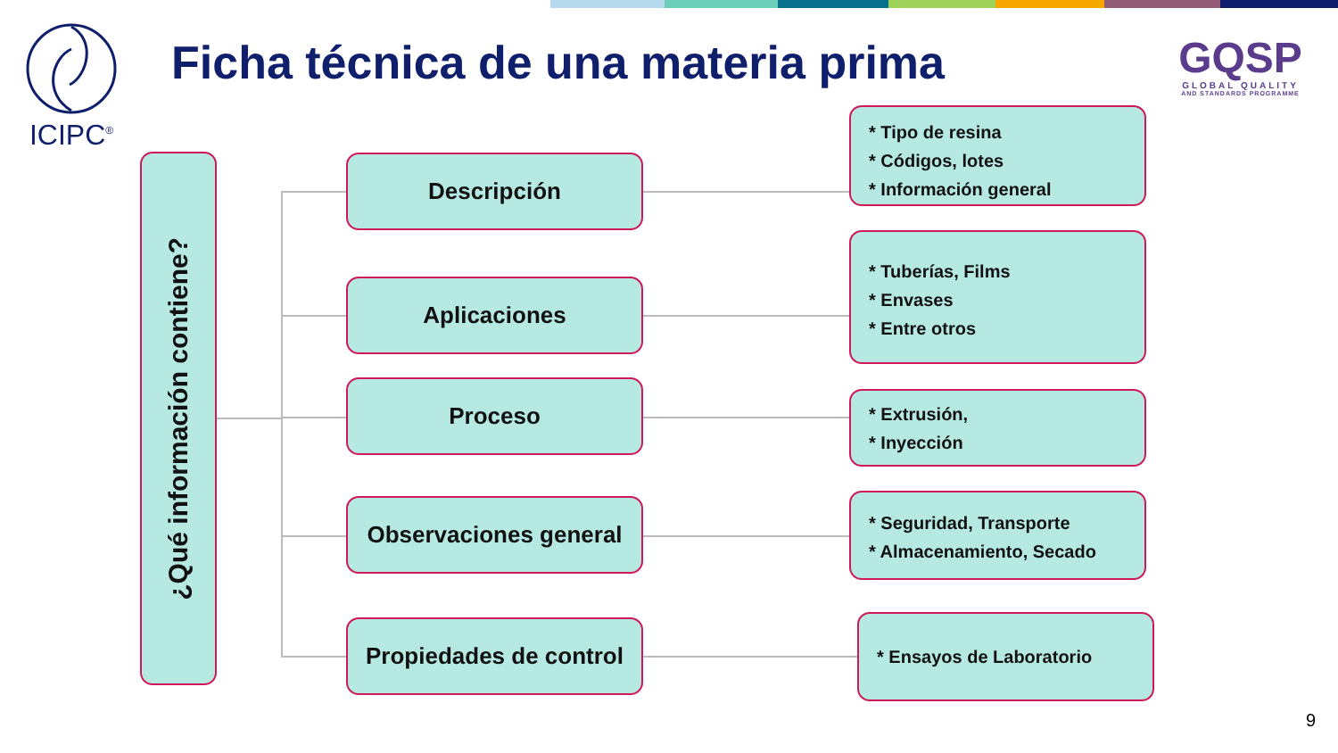ICIPC<sup>®</sup>
Ficha técnica de una materia prima
GQSP
GLOBAL QUALITY
AND STANDARDS PROGRAMME
¿Qué información contiene?
Descripción
* Tipo de resina
* Códigos, lotes
* Información general
Aplicaciones
* Tuberías, Films
* Envases
* Entre otros
Proceso
* Extrusión,
* Inyección
Observaciones general
* Seguridad, Transporte
* Almacenamiento, Secado
Propiedades de control
* Ensayos de Laboratorio
9